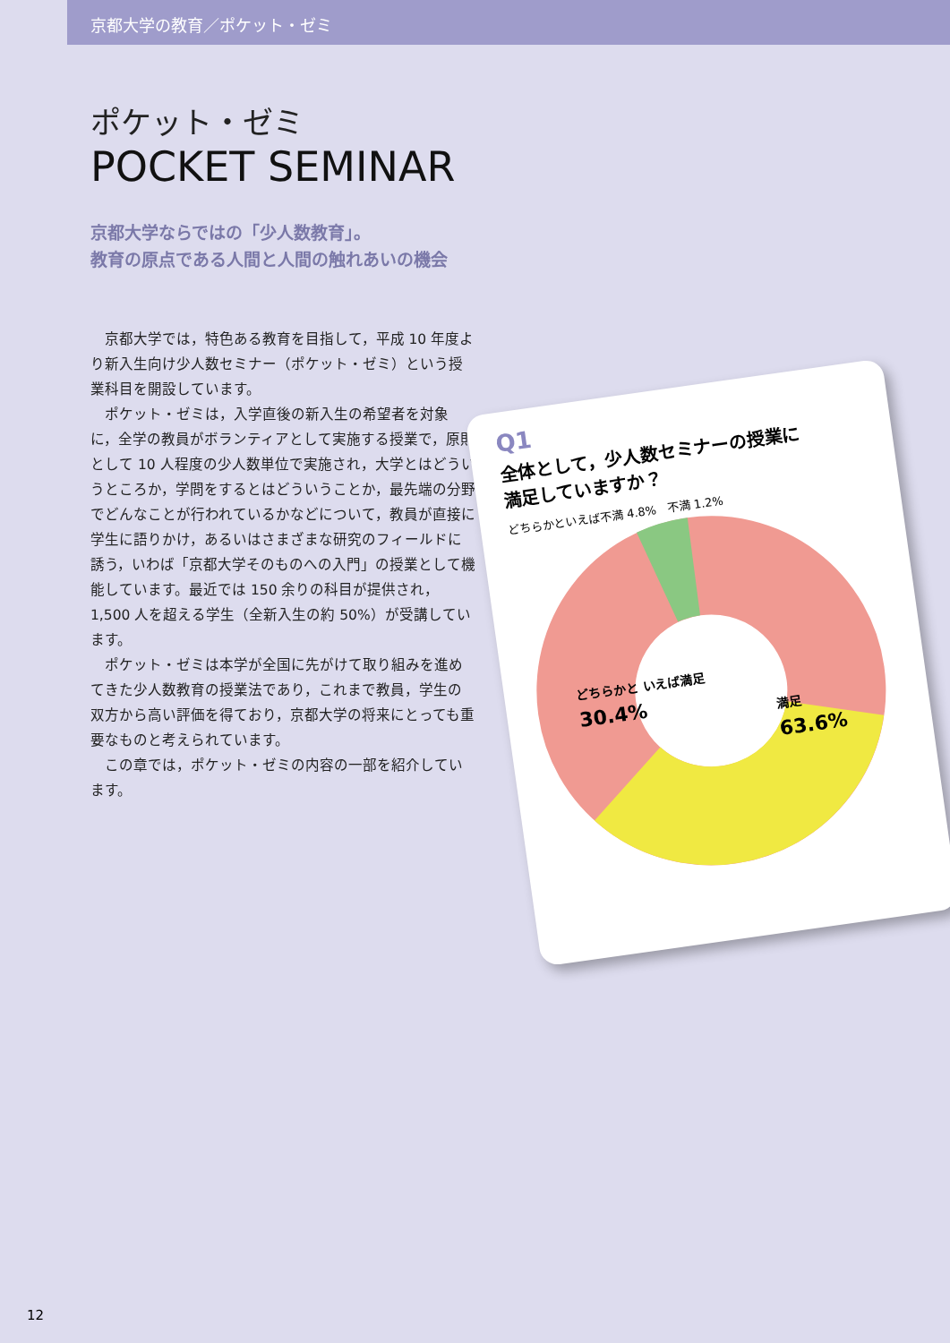京都大学の教育／ポケット・ゼミ
ポケット・ゼミ
POCKET SEMINAR
京都大学ならではの「少人数教育」。
教育の原点である人間と人間の触れあいの機会
京都大学では，特色ある教育を目指して，平成 10 年度より新入生向け少人数セミナー（ポケット・ゼミ）という授業科目を開設しています。
ポケット・ゼミは，入学直後の新入生の希望者を対象に，全学の教員がボランティアとして実施する授業で，原則として 10 人程度の少人数単位で実施され，大学とはどういうところか，学問をするとはどういうことか，最先端の分野でどんなことが行われているかなどについて，教員が直接に学生に語りかけ，あるいはさまざまな研究のフィールドに誘う，いわば「京都大学そのものへの入門」の授業として機能しています。最近では 150 余りの科目が提供され，1,500 人を超える学生（全新入生の約 50%）が受講しています。
ポケット・ゼミは本学が全国に先がけて取り組みを進めてきた少人数教育の授業法であり，これまで教員，学生の双方から高い評価を得ており，京都大学の将来にとっても重要なものと考えられています。
この章では，ポケット・ゼミの内容の一部を紹介しています。
Q1
全体として，少人数セミナーの授業に
満足していますか？
どちらかといえば不満 4.8% 不満 1.2%
どちらかと いえば満足
30.4%
満足
63.6%
12